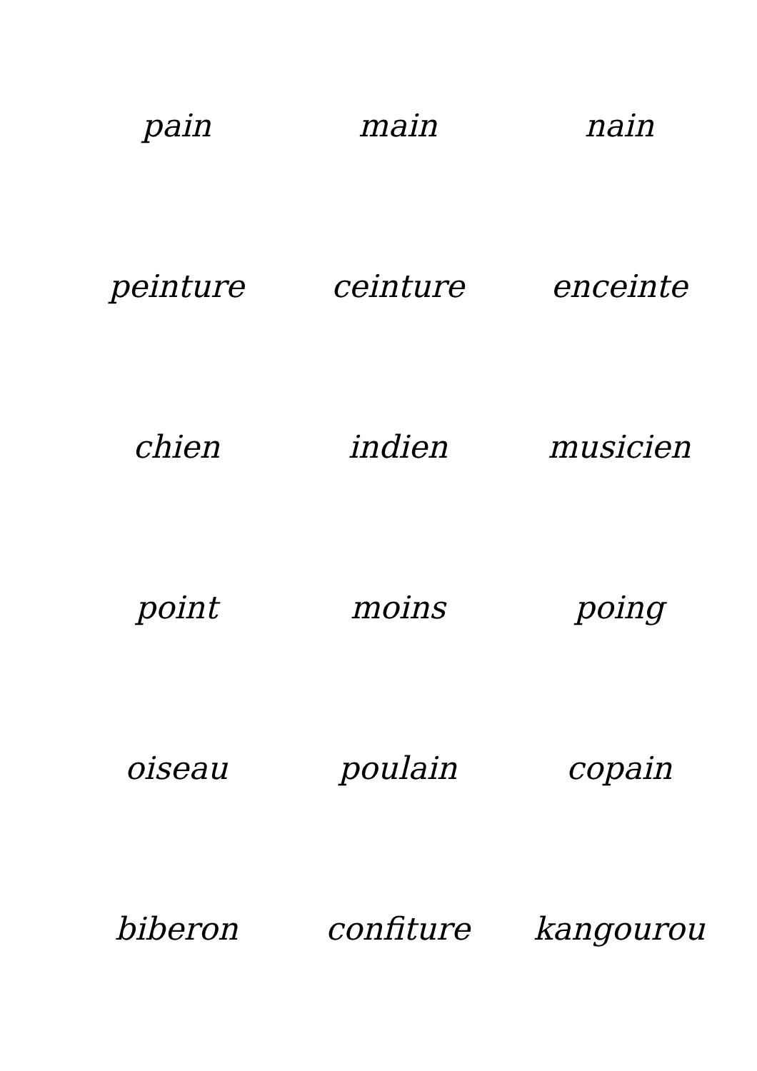pain
main
nain
peinture
ceinture
enceinte
chien
indien
musicien
point
moins
poing
oiseau
poulain
copain
biberon
confiture
kangourou